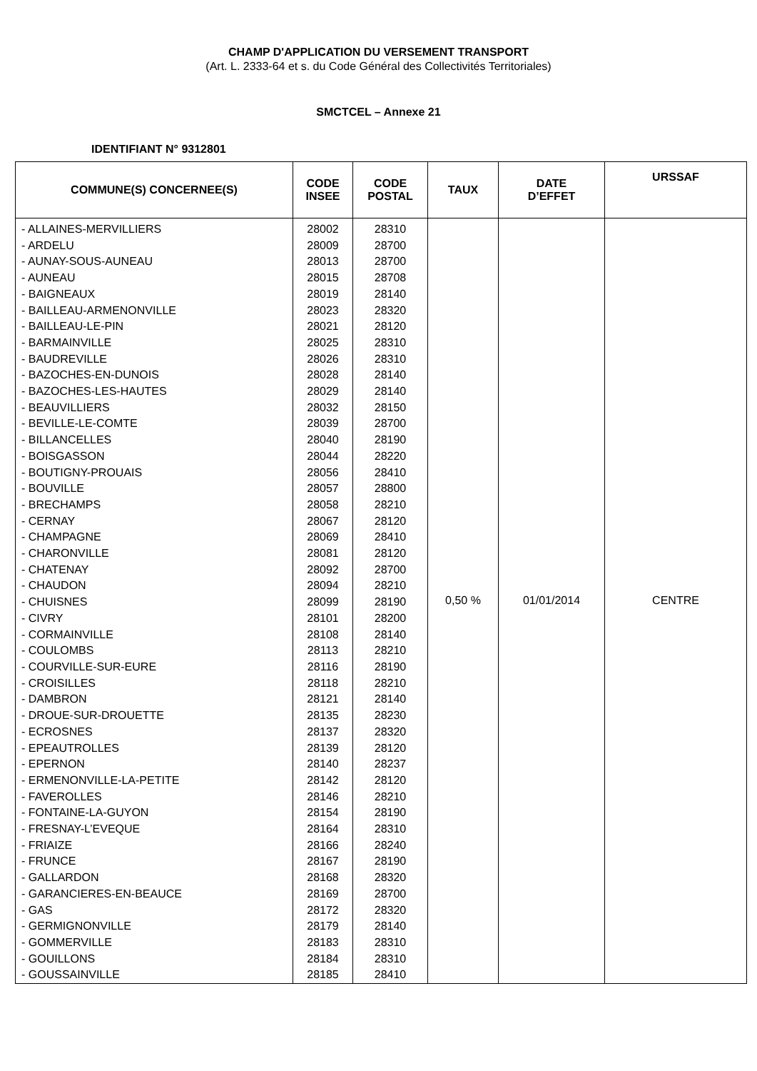CHAMP D'APPLICATION DU VERSEMENT TRANSPORT
(Art. L. 2333-64 et s. du Code Général des Collectivités Territoriales)
SMCTCEL – Annexe 21
IDENTIFIANT N° 9312801
| COMMUNE(S) CONCERNEE(S) | CODE INSEE | CODE POSTAL | TAUX | DATE D’EFFET | URSSAF |
| --- | --- | --- | --- | --- | --- |
| - ALLAINES-MERVILLIERS - ARDELU - AUNAY-SOUS-AUNEAU - AUNEAU - BAIGNEAUX - BAILLEAU-ARMENONVILLE - BAILLEAU-LE-PIN - BARMAINVILLE - BAUDREVILLE - BAZOCHES-EN-DUNOIS - BAZOCHES-LES-HAUTES - BEAUVILLIERS - BEVILLE-LE-COMTE - BILLANCELLES - BOISGASSON - BOUTIGNY-PROUAIS - BOUVILLE - BRECHAMPS - CERNAY - CHAMPAGNE - CHARONVILLE - CHATENAY - CHAUDON - CHUISNES - CIVRY - CORMAINVILLE - COULOMBS - COURVILLE-SUR-EURE - CROISILLES - DAMBRON - DROUE-SUR-DROUETTE - ECROSNES - EPEAUTROLLES - EPERNON - ERMENONVILLE-LA-PETITE - FAVEROLLES - FONTAINE-LA-GUYON - FRESNAY-L’EVEQUE - FRIAIZE - FRUNCE - GALLARDON - GARANCIERES-EN-BEAUCE - GAS - GERMIGNONVILLE - GOMMERVILLE - GOUILLONS - GOUSSAINVILLE | 28002 28009 28013 28015 28019 28023 28021 28025 28026 28028 28029 28032 28039 28040 28044 28056 28057 28058 28067 28069 28081 28092 28094 28099 28101 28108 28113 28116 28118 28121 28135 28137 28139 28140 28142 28146 28154 28164 28166 28167 28168 28169 28172 28179 28183 28184 28185 | 28310 28700 28700 28708 28140 28320 28120 28310 28310 28140 28140 28150 28700 28190 28220 28410 28800 28210 28120 28410 28120 28700 28210 28190 28200 28140 28210 28190 28210 28140 28230 28320 28120 28237 28120 28210 28190 28310 28240 28190 28320 28700 28320 28140 28310 28310 28410 | 0,50 % | 01/01/2014 | CENTRE |